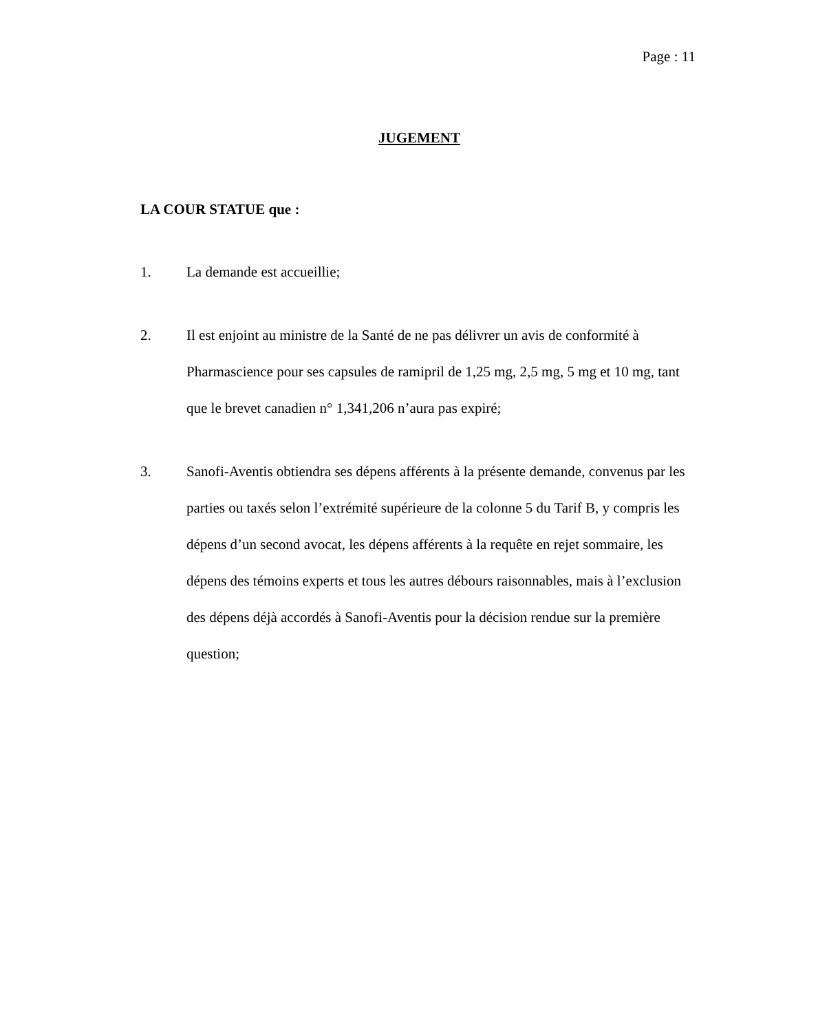Page : 11
JUGEMENT
LA COUR STATUE que :
1. La demande est accueillie;
2. Il est enjoint au ministre de la Santé de ne pas délivrer un avis de conformité à Pharmascience pour ses capsules de ramipril de 1,25 mg, 2,5 mg, 5 mg et 10 mg, tant que le brevet canadien n° 1,341,206 n’aura pas expiré;
3. Sanofi-Aventis obtiendra ses dépens afférents à la présente demande, convenus par les parties ou taxés selon l’extrémité supérieure de la colonne 5 du Tarif B, y compris les dépens d’un second avocat, les dépens afférents à la requête en rejet sommaire, les dépens des témoins experts et tous les autres débours raisonnables, mais à l’exclusion des dépens déjà accordés à Sanofi-Aventis pour la décision rendue sur la première question;